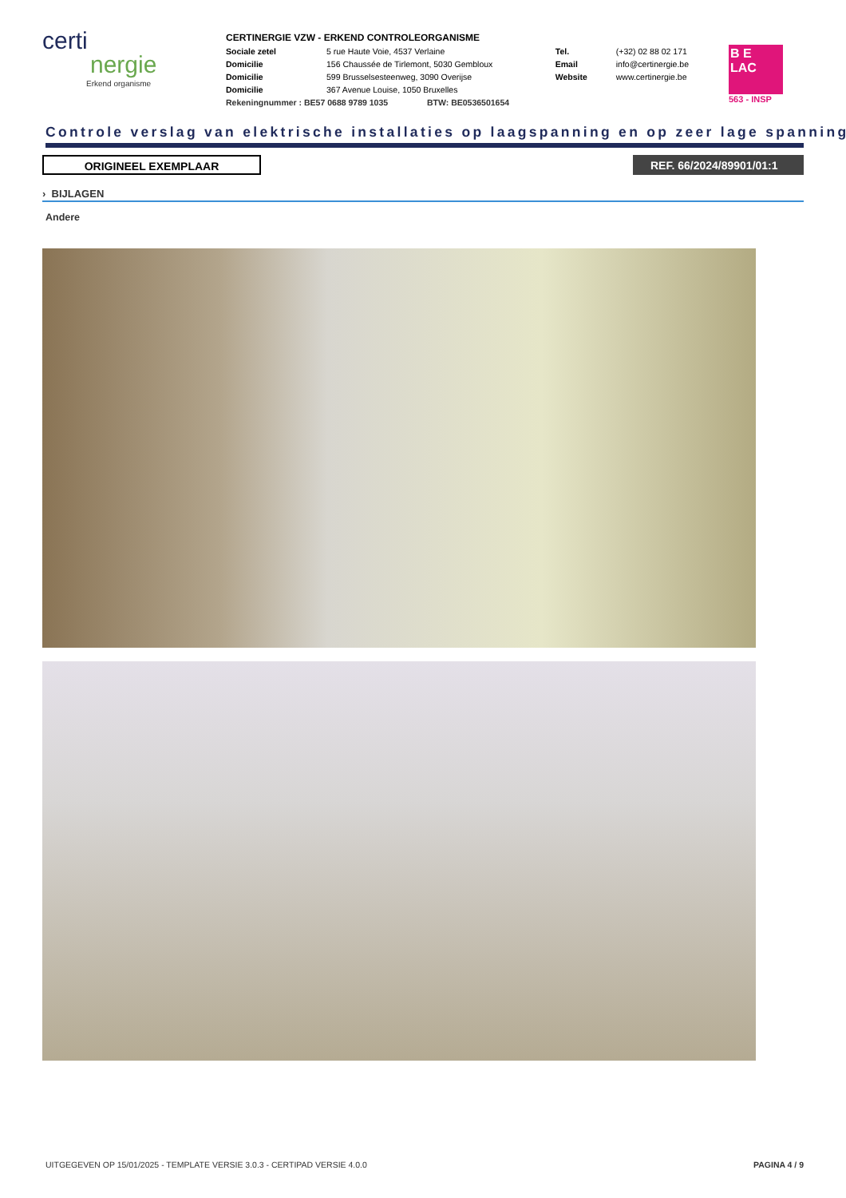certi
nergie
Erkend organisme
CERTINERGIE VZW - ERKEND CONTROLEORGANISME
Sociale zetel 5 rue Haute Voie, 4537 Verlaine
Domicilie 156 Chaussée de Tirlemont, 5030 Gembloux
Domicilie 599 Brusselsesteenweg, 3090 Overijse
Domicilie 367 Avenue Louise, 1050 Bruxelles
Tel. (+32) 02 88 02 171
Email info@certinergie.be
Website www.certinergie.be
Rekeningnummer : BE57 0688 9789 1035 BTW: BE0536501654
B E
LAC
563 - INSP
Controle verslag van elektrische installaties op laagspanning en op zeer lage spanning
ORIGINEEL EXEMPLAAR REF. 66/2024/89901/01:1
› BIJLAGEN
Andere
UITGEGEVEN OP 15/01/2025 - TEMPLATE VERSIE 3.0.3 - CERTIPAD VERSIE 4.0.0 PAGINA 4 / 9